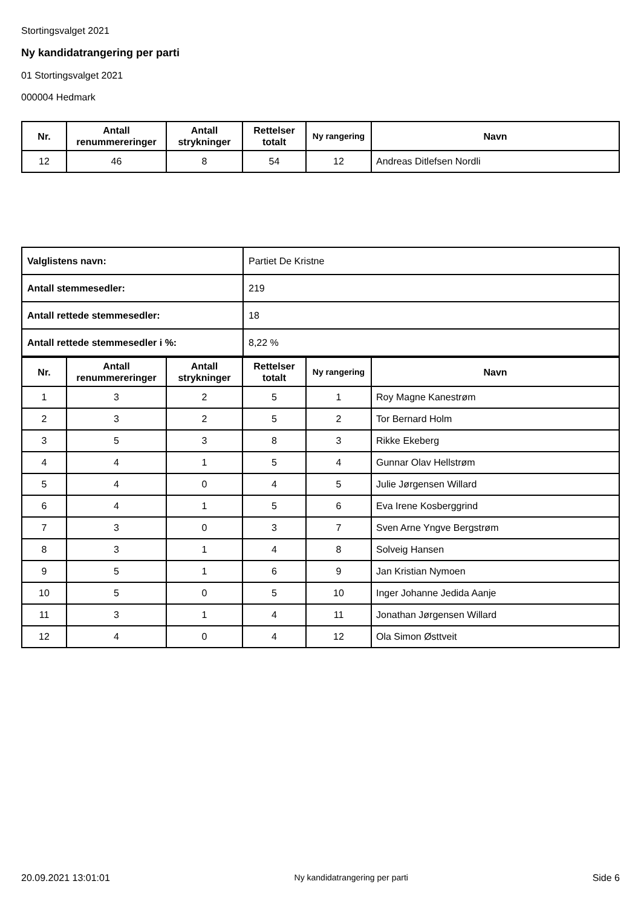Stortingsvalget 2021
Ny kandidatrangering per parti
01 Stortingsvalget 2021
000004 Hedmark
| Nr. | Antall renummereringer | Antall strykninger | Rettelser totalt | Ny rangering | Navn |
| --- | --- | --- | --- | --- | --- |
| 12 | 46 | 8 | 54 | 12 | Andreas Ditlefsen Nordli |
| Valglistens navn: | Partiet De Kristne |
| Antall stemmesedler: | 219 |
| Antall rettede stemmesedler: | 18 |
| Antall rettede stemmesedler i %: | 8,22 % |
| Nr. | Antall renummereringer | Antall strykninger | Rettelser totalt | Ny rangering | Navn |
| --- | --- | --- | --- | --- | --- |
| 1 | 3 | 2 | 5 | 1 | Roy Magne Kanestrøm |
| 2 | 3 | 2 | 5 | 2 | Tor Bernard Holm |
| 3 | 5 | 3 | 8 | 3 | Rikke Ekeberg |
| 4 | 4 | 1 | 5 | 4 | Gunnar Olav Hellstrøm |
| 5 | 4 | 0 | 4 | 5 | Julie Jørgensen Willard |
| 6 | 4 | 1 | 5 | 6 | Eva Irene Kosberggrind |
| 7 | 3 | 0 | 3 | 7 | Sven Arne Yngve Bergstrøm |
| 8 | 3 | 1 | 4 | 8 | Solveig Hansen |
| 9 | 5 | 1 | 6 | 9 | Jan Kristian Nymoen |
| 10 | 5 | 0 | 5 | 10 | Inger Johanne Jedida Aanje |
| 11 | 3 | 1 | 4 | 11 | Jonathan Jørgensen Willard |
| 12 | 4 | 0 | 4 | 12 | Ola Simon Østtveit |
20.09.2021 13:01:01 Ny kandidatrangering per parti Side 6